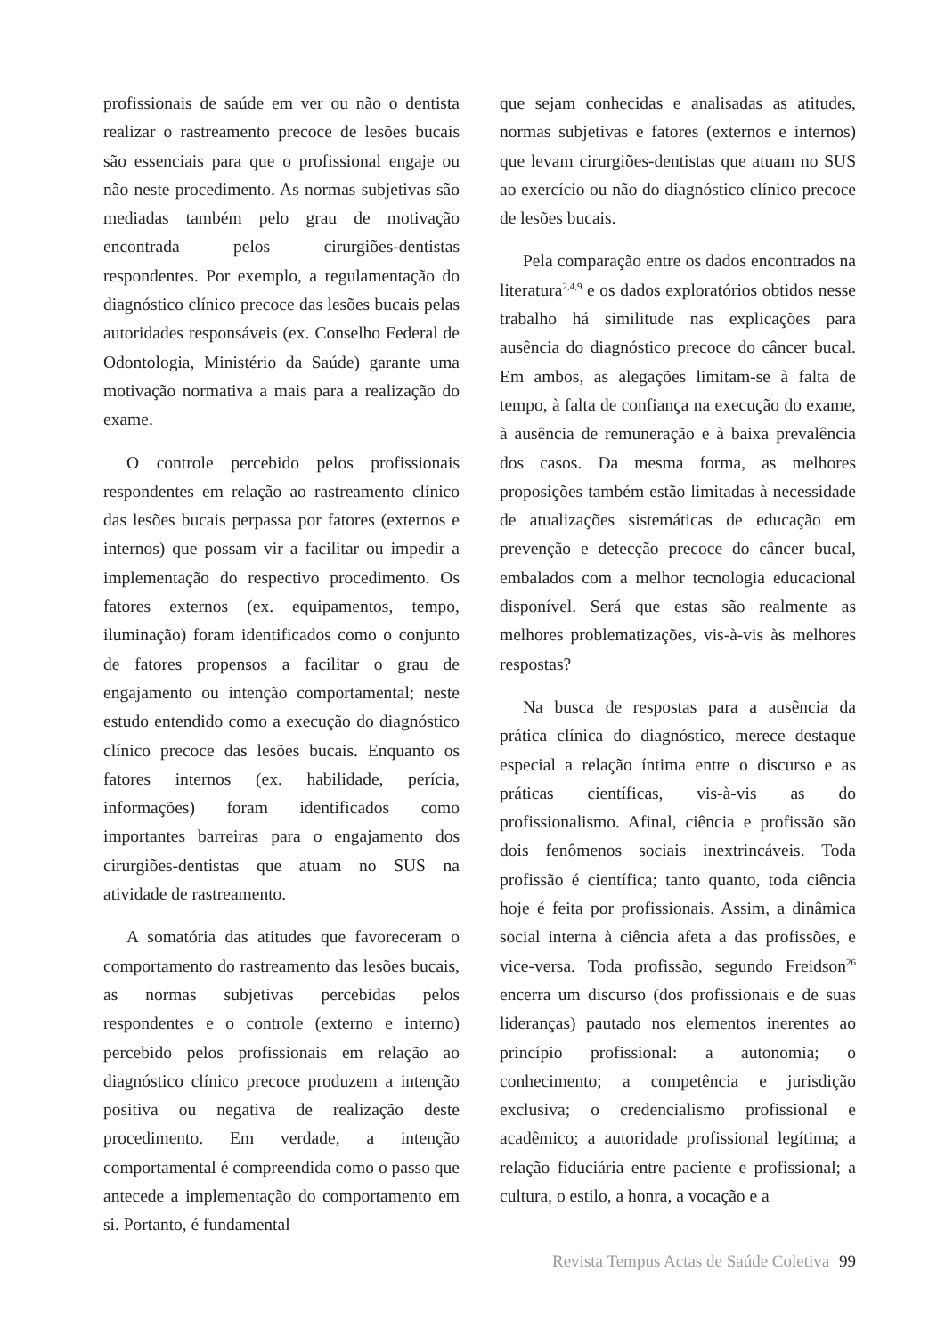profissionais de saúde em ver ou não o dentista realizar o rastreamento precoce de lesões bucais são essenciais para que o profissional engaje ou não neste procedimento. As normas subjetivas são mediadas também pelo grau de motivação encontrada pelos cirurgiões-dentistas respondentes. Por exemplo, a regulamentação do diagnóstico clínico precoce das lesões bucais pelas autoridades responsáveis (ex. Conselho Federal de Odontologia, Ministério da Saúde) garante uma motivação normativa a mais para a realização do exame.
O controle percebido pelos profissionais respondentes em relação ao rastreamento clínico das lesões bucais perpassa por fatores (externos e internos) que possam vir a facilitar ou impedir a implementação do respectivo procedimento. Os fatores externos (ex. equipamentos, tempo, iluminação) foram identificados como o conjunto de fatores propensos a facilitar o grau de engajamento ou intenção comportamental; neste estudo entendido como a execução do diagnóstico clínico precoce das lesões bucais. Enquanto os fatores internos (ex. habilidade, perícia, informações) foram identificados como importantes barreiras para o engajamento dos cirurgiões-dentistas que atuam no SUS na atividade de rastreamento.
A somatória das atitudes que favoreceram o comportamento do rastreamento das lesões bucais, as normas subjetivas percebidas pelos respondentes e o controle (externo e interno) percebido pelos profissionais em relação ao diagnóstico clínico precoce produzem a intenção positiva ou negativa de realização deste procedimento. Em verdade, a intenção comportamental é compreendida como o passo que antecede a implementação do comportamento em si. Portanto, é fundamental
que sejam conhecidas e analisadas as atitudes, normas subjetivas e fatores (externos e internos) que levam cirurgiões-dentistas que atuam no SUS ao exercício ou não do diagnóstico clínico precoce de lesões bucais.
Pela comparação entre os dados encontrados na literatura<sup>2,4,9</sup> e os dados exploratórios obtidos nesse trabalho há similitude nas explicações para ausência do diagnóstico precoce do câncer bucal. Em ambos, as alegações limitam-se à falta de tempo, à falta de confiança na execução do exame, à ausência de remuneração e à baixa prevalência dos casos. Da mesma forma, as melhores proposições também estão limitadas à necessidade de atualizações sistemáticas de educação em prevenção e detecção precoce do câncer bucal, embalados com a melhor tecnologia educacional disponível. Será que estas são realmente as melhores problematizações, vis-à-vis às melhores respostas?
Na busca de respostas para a ausência da prática clínica do diagnóstico, merece destaque especial a relação íntima entre o discurso e as práticas científicas, vis-à-vis as do profissionalismo. Afinal, ciência e profissão são dois fenômenos sociais inextrincáveis. Toda profissão é científica; tanto quanto, toda ciência hoje é feita por profissionais. Assim, a dinâmica social interna à ciência afeta a das profissões, e vice-versa. Toda profissão, segundo Freidson<sup>26</sup> encerra um discurso (dos profissionais e de suas lideranças) pautado nos elementos inerentes ao princípio profissional: a autonomia; o conhecimento; a competência e jurisdição exclusiva; o credencialismo profissional e acadêmico; a autoridade profissional legítima; a relação fiduciária entre paciente e profissional; a cultura, o estilo, a honra, a vocação e a
Revista Tempus Actas de Saúde Coletiva 99